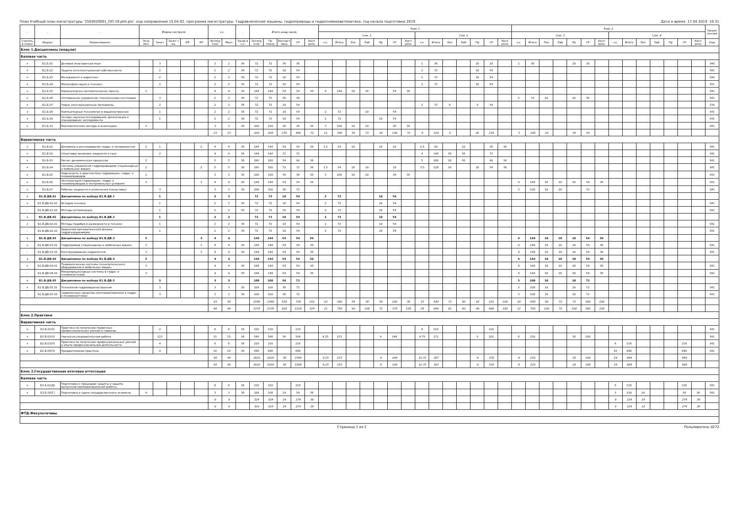План Учебный план магистратуры '1504020001_ОП-19.plm.plx', код направления 15.04.02, программа магистратуры Гидравлические машины, гидроприводы и гидропневмоавтоматика, год начала подготовки 2019 Дата и время 17.04.2019 10:31
| - | - | - | Форма контроля | | | | | з.е. | | - | Итого акад.часов | | | | | Курс 1 | | | | | | | | | | | | | | Курс 2 | | | | | | | | | | | | | | Закреп ленная |
| --- | --- | --- | --- | --- | --- | --- | --- | --- | --- | --- | --- | --- | --- | --- | --- | --- | --- | --- | --- | --- | --- | --- | --- | --- | --- | --- | --- | --- | --- | --- | --- | --- | --- | --- | --- | --- | --- | --- | --- | --- | --- | --- | --- | --- |
| | | | | | | | | | | | | | | | | Сем. 1 | | | | | | | Сем. 2 | | | | | | | Сем. 3 | | | | | | | Сем. 4 | | | | | | | |
| Считать в плане | Индекс | Наименование | Экза мен | Зачет | Зачет с оц. | КП | КР | Экспер тное | Факт | Часов в з.е. | Экспер тное | По плану | Контакт часы | СР | Конт роль | з.е. | Итого | Лек | Лаб | Пр | СР | Конт роль | з.е. | Итого | Лек | Лаб | Пр | СР | Конт роль | з.е. | Итого | Лек | Лаб | Пр | СР | Конт роль | з.е. | Итого | Лек | Лаб | Пр | СР | Конт роль | Код |
| Блок 1.Дисциплины (модули) | | | | | | | | | | | | | | | | | | | | | | | | | | | | | | | | | | | | | | | | | | | | |
| Базовая часть | | | | | | | | | | | | | | | | | | | | | | | | | | | | | | | | | | | | | | | | | | | | |
| + | Б1.Б.01 | Деловой иностранный язык | | 3 | | | | 2 | 2 | 36 | 72 | 72 | 36 | 36 | | | | | | | | | 1 | 36 | | | 18 | 18 | | 1 | 36 | | | 18 | 18 | | | | | | | | | 348 |
| + | Б1.Б.02 | Защита интеллектуальной собственности | | 2 | | | | 2 | 2 | 36 | 72 | 72 | 18 | 54 | | | | | | | | | 2 | 72 | | | 18 | 54 | | | | | | | | | | | | | | | | 341 |
| + | Б1.Б.03 | Менеджмент и маркетинг | | 2 | | | | 2 | 2 | 36 | 72 | 72 | 18 | 54 | | | | | | | | | 2 | 72 | | | 18 | 54 | | | | | | | | | | | | | | | | 308 |
| + | Б1.Б.04 | Философия науки и техники | | 2 | | | | 2 | 2 | 36 | 72 | 72 | 18 | 54 | | | | | | | | | 2 | 72 | | | 18 | 54 | | | | | | | | | | | | | | | | 351 |
| + | Б1.Б.05 | Компьютерные математические пакеты | 1 | | | | | 4 | 4 | 36 | 144 | 144 | 54 | 54 | 36 | 4 | 144 | 18 | 36 | | 54 | 36 | | | | | | | | | | | | | | | | | | | | | | 341 |
| + | Б1.Б.06 | Оптимальное управление техническими системами | | 3 | | | | 2 | 2 | 36 | 72 | 72 | 36 | 36 | | | | | | | | | | | | | | | | 2 | 72 | 18 | | 18 | 36 | | | | | | | | | 341 |
| + | Б1.Б.07 | Новые конструкционные материалы | | 2 | | | | 2 | 2 | 36 | 72 | 72 | 18 | 54 | | | | | | | | | 2 | 72 | 9 | | 9 | 54 | | | | | | | | | | | | | | | | 339 |
| + | Б1.Б.08 | Компьютерные технологии в машиностроении | | 1 | | | | 2 | 2 | 36 | 72 | 72 | 18 | 54 | | 2 | 72 | | 18 | | 54 | | | | | | | | | | | | | | | | | | | | | | | 341 |
| + | Б1.Б.09 | Основы научных исследований, организация и планирование эксперимента | | 1 | | | | 2 | 2 | 36 | 72 | 72 | 18 | 54 | | 2 | 72 | | | 18 | 54 | | | | | | | | | | | | | | | | | | | | | | | 341 |
| + | Б1.Б.10 | Математические методы в инженерии | 1 | | | | | 3 | 3 | 36 | 108 | 108 | 36 | 36 | 36 | 3 | 108 | 18 | 18 | | 36 | 36 | | | | | | | | | | | | | | | | | | | | | | 341 |
| | | | | | | | | 23 | 23 | | 828 | 828 | 270 | 486 | 72 | 11 | 396 | 36 | 72 | 18 | 198 | 72 | 9 | 324 | 9 | | 81 | 234 | | 3 | 108 | 18 | | 36 | 54 | | | | | | | | | |
| Вариативная часть | | | | | | | | | | | | | | | | | | | | | | | | | | | | | | | | | | | | | | | | | | | | |
| + | Б1.В.01 | Динамика и регулирование гидро- и пневмосистем | 2 | 1 | | | 2 | 4 | 4 | 36 | 144 | 144 | 54 | 54 | 36 | 1.5 | 54 | 18 | | 18 | 18 | | 2.5 | 90 | | 18 | | 36 | 36 | | | | | | | | | | | | | | | 341 |
| + | Б1.В.02 | Спецглавы механики жидкости и газа | | 2 | | | | 4 | 4 | 36 | 144 | 144 | 72 | 72 | | | | | | | | | 4 | 144 | 36 | 36 | | 72 | | | | | | | | | | | | | | | | 341 |
| + | Б1.В.03 | Расчет динамических процессов | 2 | | | | | 5 | 5 | 36 | 180 | 180 | 54 | 90 | 36 | | | | | | | | 5 | 180 | 18 | 36 | | 90 | 36 | | | | | | | | | | | | | | | 341 |
| + | Б1.В.04 | Системы управления гидроприводами стационарных и мобильных машин | 2 | | | | 2 | 5 | 5 | 36 | 180 | 180 | 72 | 72 | 36 | 1.5 | 54 | 18 | 18 | | 18 | | 3.5 | 126 | 18 | | 18 | 54 | 36 | | | | | | | | | | | | | | | 341 |
| + | Б1.В.05 | Надежность и диагностика гидромашин, гидро- и пневмоприводов | 1 | | | | | 3 | 3 | 36 | 108 | 108 | 36 | 36 | 36 | 3 | 108 | 18 | 18 | | 36 | 36 | | | | | | | | | | | | | | | | | | | | | | 341 |
| + | Б1.В.06 | Эксплуатация гидромашин, гидро- и пневмоприводов в экстремальных условиях | 3 | | | | 3 | 4 | 4 | 36 | 144 | 144 | 54 | 54 | 36 | | | | | | | | | | | | | | | 4 | 144 | 18 | 18 | 18 | 54 | 36 | | | | | | | | 341 |
| + | Б1.В.07 | Рабочие жидкости и уплотнения (спецглавы) | | 3 | | | | 3 | 3 | 36 | 108 | 108 | 36 | 72 | | | | | | | | | | | | | | | | 3 | 108 | 18 | 18 | | 72 | | | | | | | | | 341 |
| + | Б1.В.ДВ.01 | Дисциплины по выбору Б1.В.ДВ.1 | | 1 | | | | 2 | 2 | | 72 | 72 | 18 | 54 | | 2 | 72 | | | 18 | 54 | | | | | | | | | | | | | | | | | | | | | | | |
| + | Б1.В.ДВ.01.01 | История техники | | 1 | | | | 2 | 2 | 36 | 72 | 72 | 18 | 54 | | 2 | 72 | | | 18 | 54 | | | | | | | | | | | | | | | | | | | | | | | 341 |
| - | Б1.В.ДВ.01.02 | Методы оптимизации | | 1 | | | | 2 | 2 | 36 | 72 | 72 | 18 | 54 | | 2 | 72 | | | 18 | 54 | | | | | | | | | | | | | | | | | | | | | | | 341 |
| + | Б1.В.ДВ.02 | Дисциплины по выбору Б1.В.ДВ.2 | | 1 | | | | 2 | 2 | | 72 | 72 | 18 | 54 | | 2 | 72 | | | 18 | 54 | | | | | | | | | | | | | | | | | | | | | | | |
| + | Б1.В.ДВ.02.01 | Методы подобия и размерности в технике | | 1 | | | | 2 | 2 | 36 | 72 | 72 | 18 | 54 | | 2 | 72 | | | 18 | 54 | | | | | | | | | | | | | | | | | | | | | | | 341 |
| - | Б1.В.ДВ.02.02 | Уравнения математической физики гидрогазодинамики | | 1 | | | | 2 | 2 | 36 | 72 | 72 | 18 | 54 | | 2 | 72 | | | 18 | 54 | | | | | | | | | | | | | | | | | | | | | | | 341 |
| + | Б1.В.ДВ.03 | Дисциплины по выбору Б1.В.ДВ.3 | 3 | | | | 3 | 4 | 4 | | 144 | 144 | 54 | 54 | 36 | | | | | | | | | | | | | | | 4 | 144 | 18 | 18 | 18 | 54 | 36 | | | | | | | | |
| + | Б1.В.ДВ.03.01 | Гидропривод стационарных и мобильных машин | 3 | | | | 3 | 4 | 4 | 36 | 144 | 144 | 54 | 54 | 36 | | | | | | | | | | | | | | | 4 | 144 | 18 | 18 | 18 | 54 | 36 | | | | | | | | 341 |
| - | Б1.В.ДВ.03.02 | Конструирование гидросистем | 3 | | | | 3 | 4 | 4 | 36 | 144 | 144 | 54 | 54 | 36 | | | | | | | | | | | | | | | 4 | 144 | 18 | 18 | 18 | 54 | 36 | | | | | | | | 341 |
| + | Б1.В.ДВ.04 | Дисциплины по выбору Б1.В.ДВ.4 | 3 | | | | | 4 | 4 | | 144 | 144 | 54 | 54 | 36 | | | | | | | | | | | | | | | 4 | 144 | 18 | 18 | 18 | 54 | 36 | | | | | | | | |
| + | Б1.В.ДВ.04.01 | Пневматические системы технологического оборудования и мобильных машин | 3 | | | | | 4 | 4 | 36 | 144 | 144 | 54 | 54 | 36 | | | | | | | | | | | | | | | 4 | 144 | 18 | 18 | 18 | 54 | 36 | | | | | | | | 341 |
| - | Б1.В.ДВ.04.02 | Микропроцессорные системы в гидро- и пневмосистемах | 3 | | | | | 4 | 4 | 36 | 144 | 144 | 54 | 54 | 36 | | | | | | | | | | | | | | | 4 | 144 | 18 | 18 | 18 | 54 | 36 | | | | | | | | 341 |
| + | Б1.В.ДВ.05 | Дисциплины по выбору Б1.В.ДВ.5 | | 3 | | | | 3 | 3 | | 108 | 108 | 36 | 72 | | | | | | | | | | | | | | | | 3 | 108 | 18 | | 18 | 72 | | | | | | | | | |
| + | Б1.В.ДВ.05.01 | Технология гидромашиностроения | | 3 | | | | 3 | 3 | 36 | 108 | 108 | 36 | 72 | | | | | | | | | | | | | | | | 3 | 108 | 18 | | 18 | 72 | | | | | | | | | 341 |
| - | Б1.В.ДВ.05.02 | Современные средства электроавтоматики в гидро- и пневмосистемах | | 3 | | | | 3 | 3 | 36 | 108 | 108 | 36 | 72 | | | | | | | | | | | | | | | | 3 | 108 | 18 | | 18 | 72 | | | | | | | | | 341 |
| | | | | | | | | 43 | 43 | | 1548 | 1548 | 558 | 738 | 252 | 10 | 360 | 54 | 36 | 54 | 180 | 36 | 15 | 540 | 72 | 90 | 18 | 252 | 108 | 18 | 648 | 90 | 72 | 72 | 306 | 108 | | | | | | | | |
| | | | | | | | | 66 | 66 | | 2376 | 2376 | 828 | 1224 | 324 | 21 | 756 | 90 | 108 | 72 | 378 | 108 | 24 | 864 | 81 | 90 | 99 | 486 | 108 | 21 | 756 | 108 | 72 | 108 | 360 | 108 | | | | | | | | |
| Блок 2.Практики | | | | | | | | | | | | | | | | | | | | | | | | | | | | | | | | | | | | | | | | | | | | |
| Вариативная часть | | | | | | | | | | | | | | | | | | | | | | | | | | | | | | | | | | | | | | | | | | | | |
| + | Б2.В.01(У) | Практика по получению первичных профессиональных умений и навыков | | 2 | | | | 6 | 6 | 36 | 216 | 216 | | 216 | | | | | | | | | 6 | 216 | | | | 216 | | | | | | | | | | | | | | | | 341 |
| + | Б2.В.02(Н) | Научно-исследовательская работа | | 123 | | | | 15 | 15 | 36 | 540 | 540 | 36 | 504 | | 4.25 | 153 | | | 9 | 144 | | 4.75 | 171 | | | 9 | 162 | | 6 | 216 | | | 18 | 198 | | | | | | | | | 341 |
| + | Б2.В.03(П) | Практика по получению профессиональных умений и опыта профессиональной деятельности | | 4 | | | | 6 | 6 | 36 | 216 | 216 | | 216 | | | | | | | | | | | | | | | | | | | | | | | 6 | 216 | | | | 216 | | 341 |
| + | Б2.В.04(П) | Преддипломная практика | | 4 | | | | 18 | 18 | 36 | 648 | 648 | | 648 | | | | | | | | | | | | | | | | | | | | | | | 18 | 648 | | | | 648 | | 341 |
| | | | | | | | | 45 | 45 | | 1620 | 1620 | 36 | 1584 | | 4.25 | 153 | | | 9 | 144 | | 10.75 | 387 | | | 9 | 378 | | 6 | 216 | | | 18 | 198 | | 24 | 864 | | | | 864 | | |
| | | | | | | | | 45 | 45 | | 1620 | 1620 | 36 | 1584 | | 4.25 | 153 | | | 9 | 144 | | 10.75 | 387 | | | 9 | 378 | | 6 | 216 | | | 18 | 198 | | 24 | 864 | | | | 864 | | |
| Блок 3.Государственная итоговая аттестация | | | | | | | | | | | | | | | | | | | | | | | | | | | | | | | | | | | | | | | | | | | | |
| Базовая часть | | | | | | | | | | | | | | | | | | | | | | | | | | | | | | | | | | | | | | | | | | | | |
| + | Б3.Б.01(Д) | Подготовка к процедуре защиты и защита выпускной квалификационной работы | | | | | | 6 | 6 | 36 | 216 | 216 | | 216 | | | | | | | | | | | | | | | | | | | | | | | 6 | 216 | | | | 216 | | 341 |
| + | Б3.Б.02(Г) | Подготовка и сдача государственного экзамена | 4 | | | | | 3 | 3 | 36 | 108 | 108 | 14 | 58 | 36 | | | | | | | | | | | | | | | | | | | | | | 3 | 108 | 14 | | | 58 | 36 | 341 |
| | | | | | | | | 9 | 9 | | 324 | 324 | 14 | 274 | 36 | | | | | | | | | | | | | | | | | | | | | | 9 | 324 | 14 | | | 274 | 36 | |
| | | | | | | | | 9 | 9 | | 324 | 324 | 14 | 274 | 36 | | | | | | | | | | | | | | | | | | | | | | 9 | 324 | 14 | | | 274 | 36 | |
| ФТД.Факультативы | | | | | | | | | | | | | | | | | | | | | | | | | | | | | | | | | | | | | | | | | | | | |
Страница 1 из 2 Пользователь d272